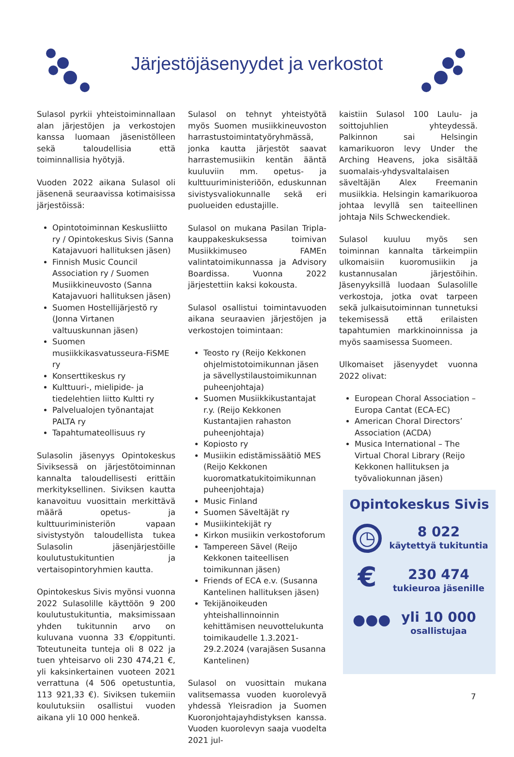Järjestöjäsenyydet ja verkostot
Sulasol pyrkii yhteistoiminnallaan alan järjestöjen ja verkostojen kanssa luomaan jäsenistölleen sekä taloudellisia että toiminnallisia hyötyjä.
Vuoden 2022 aikana Sulasol oli jäsenenä seuraavissa kotimaisissa järjestöissä:
Opintotoiminnan Keskusliitto ry / Opintokeskus Sivis (Sanna Katajavuori hallituksen jäsen)
Finnish Music Council Association ry / Suomen Musiikkineuvosto (Sanna Katajavuori hallituksen jäsen)
Suomen Hostellijärjestö ry (Jonna Virtanen valtuuskunnan jäsen)
Suomen musiikkikasvatusseura-FiSME ry
Konserttikeskus ry
Kulttuuri-, mielipide- ja tiedelehtien liitto Kultti ry
Palvelualojen työnantajat PALTA ry
Tapahtumateollisuus ry
Sulasolin jäsenyys Opintokeskus Siviksessä on järjestötoiminnan kannalta taloudellisesti erittäin merkityksellinen. Siviksen kautta kanavoituu vuosittain merkittävä määrä opetus- ja kulttuuriministeriön vapaan sivistystyön taloudellista tukea Sulasolin jäsenjärjestöille koulutustukituntien ja vertaisopintoryhmien kautta.
Opintokeskus Sivis myönsi vuonna 2022 Sulasolille käyttöön 9 200 koulutustukituntia, maksimissaan yhden tukitunnin arvo on kuluvana vuonna 33 €/oppitunti. Toteutuneita tunteja oli 8 022 ja tuen yhteisarvo oli 230 474,21 €, yli kaksinkertainen vuoteen 2021 verrattuna (4 506 opetustuntia, 113 921,33 €). Siviksen tukemiin koulutuksiin osallistui vuoden aikana yli 10 000 henkeä.
Sulasol on tehnyt yhteistyötä myös Suomen musiikkineuvoston harrastustoimintatyöryhmässä, jonka kautta järjestöt saavat harrastemusiikin kentän ääntä kuuluviin mm. opetus- ja kulttuuriministeriöön, eduskunnan sivistysvaliokunnalle sekä eri puolueiden edustajille.
Sulasol on mukana Pasilan Tripla-kauppakeskuksessa toimivan Musiikkimuseo FAMEn valintatoimikunnassa ja Advisory Boardissa. Vuonna 2022 järjestettiin kaksi kokousta.
Sulasol osallistui toimintavuoden aikana seuraavien järjestöjen ja verkostojen toimintaan:
Teosto ry (Reijo Kekkonen ohjelmistotoimikunnan jäsen ja sävellystilaustoimikunnan puheenjohtaja)
Suomen Musiikkikustantajat r.y. (Reijo Kekkonen Kustantajien rahaston puheenjohtaja)
Kopiosto ry
Musiikin edistämissäätiö MES (Reijo Kekkonen kuoromatkatukitoimikunnan puheenjohtaja)
Music Finland
Suomen Säveltäjät ry
Musiikintekijät ry
Kirkon musiikin verkostoforum
Tampereen Sävel (Reijo Kekkonen taiteellisen toimikunnan jäsen)
Friends of ECA e.v. (Susanna Kantelinen hallituksen jäsen)
Tekijänoikeuden yhteishallinnoinnin kehittämisen neuvottelukunta toimikaudelle 1.3.2021-29.2.2024 (varajäsen Susanna Kantelinen)
Sulasol on vuosittain mukana valitsemassa vuoden kuorolevyä yhdessä Yleisradion ja Suomen Kuoronjohtajayhdistyksen kanssa. Vuoden kuorolevyn saaja vuodelta 2021 jul-
kaistiin Sulasol 100 Laulu- ja soittojuhlien yhteydessä. Palkinnon sai Helsingin kamarikuoron levy Under the Arching Heavens, joka sisältää suomalais-yhdysvaltalaisen säveltäjän Alex Freemanin musiikkia. Helsingin kamarikuoroa johtaa levyllä sen taiteellinen johtaja Nils Schweckendiek.
Sulasol kuuluu myös sen toiminnan kannalta tärkeimpiin ulkomaisiin kuoromusiikin ja kustannusalan järjestöihin. Jäsenyyksillä luodaan Sulasolille verkostoja, jotka ovat tarpeen sekä julkaisutoiminnan tunnetuksi tekemisessä että erilaisten tapahtumien markkinoinnissa ja myös saamisessa Suomeen.
Ulkomaiset jäsenyydet vuonna 2022 olivat:
European Choral Association – Europa Cantat (ECA-EC)
American Choral Directors’ Association (ACDA)
Musica International – The Virtual Choral Library (Reijo Kekkonen hallituksen ja työvaliokunnan jäsen)
Opintokeskus Sivis
◷
8 022
käytettyä tukituntia
€
230 474
tukieuroa jäsenille
●●●
yli 10 000
osallistujaa
7